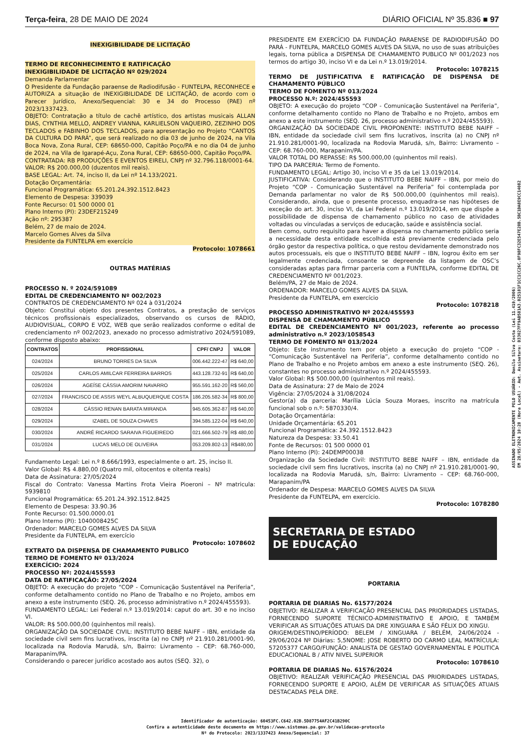Terça-feira, 28 DE MAIO DE 2024 DIÁRIO OFICIAL Nº 35.836 ■ 97
INEXIGIBILIDADE DE LICITAÇÃO
TERMO DE RECONHECIMENTO E RATIFICAÇÃO
INEXIGIBILIDADE DE LICITAÇÃO Nº 029/2024
Demanda Parlamentar
O Presidente da Fundação paraense de Radiodifusão - FUNTELPA, RECONHECE e AUTORIZA a situação de INEXIGIBILIDADE DE LICITAÇÃO, de acordo com o Parecer Jurídico, Anexo/Sequencial: 30 e 34 do Processo (PAE) nº 2023/1337423.
OBJETO: Contratação a título de cachê artístico, dos artistas musicais ALLAN DIAS, CYNTHIA MELLO, ANDREY VIANNA, KARLIELSON VAQUEIRO, ZEZINHO DOS TECLADOS e FABINHO DOS TECLADOS, para apresentação no Projeto “CANTOS DA CULTURA DO PARÁ”, que será realizado no dia 03 de junho de 2024, na Vila Boca Nova, Zona Rural, CEP: 68650-000, Capitão Poço/PA e no dia 04 de junho de 2024, na Vila de Igarapé-Açu, Zona Rural, CEP: 68650-000, Capitão Poço/PA.
CONTRATADA: RB PRODUÇÕES E EVENTOS EIRELI, CNPJ nº 32.796.118/0001-64.
VALOR: R$ 200.000,00 (duzentos mil reais).
BASE LEGAL: Art. 74, inciso II, da Lei nº 14.133/2021.
Dotação Orçamentária:
Funcional Programática: 65.201.24.392.1512.8423
Elemento de Despesa: 339039
Fonte Recurso: 01 500 0000 01
Plano Interno (PI): 23DEF215249
Ação nº: 295387
Belém, 27 de maio de 2024.
Marcelo Gomes Alves da Silva
Presidente da FUNTELPA em exercício
Protocolo: 1078661
OUTRAS MATÉRIAS
PROCESSO N. º 2024/591089
EDITAL DE CREDENCIAMENTO Nº 002/2023
CONTRATOS DE CREDENCIAMENTO Nº 024 à 031/2024
Objeto: Constitui objeto dos presentes Contratos, a prestação de serviços técnicos profissionais especializados, observando os cursos de RÁDIO, AUDIOVISUAL, CORPO E VOZ, WEB que serão realizados conforme o edital de credenciamento nº 002/2023, anexado no processo admistrativo 2024/591089, conforme disposto abaixo:
| CONTRATOS | PROFISSIONAL | CPF/ CNPJ | VALOR |
| --- | --- | --- | --- |
| 024/2024 | BRUNO TORRES DA SILVA | 006.442.222-47 | R$ 640,00 |
| 025/2024 | CARLOS AMILCAR FERREIRA BARROS | 443.128.732-91 | R$ 640,00 |
| 026/2024 | AGEÍSE CÁSSIA AMORIM NAVARRO | 955.591.162-20 | R$ 560,00 |
| 027/2024 | FRANCISCO DE ASSIS WEYL ALBUQUERQUE COSTA | 186.205.582-34 | R$ 800,00 |
| 028/2024 | CÁSSIO RENAN BARATA MIRANDA | 945.605.362-87 | R$ 640,00 |
| 029/2024 | IZABEL DE SOUZA CHAVES | 394.585.122-04 | R$ 640,00 |
| 030/2024 | ANDRÉ RICARDO SARAIVA FIGUEIREDO | 021.666.502-79 | R$ 480,00 |
| 031/2024 | LUCAS MELO DE OLIVEIRA | 053.209.802-13 | R$480,00 |
Fundamento Legal: Lei n.º 8.666/1993, especialmente o art. 25, inciso II.
Valor Global: R$ 4.880,00 (Quatro mil, oitocentos e oitenta reais)
Data de Assinatura: 27/05/2024
Fiscal do Contrato: Vanessa Martins Frota Vieira Pioeroni – Nº matricula: 5939810
Funcional Programática: 65.201.24.392.1512.8425
Elemento de Despesa: 33.90.36
Fonte Recurso: 01.500.0000.01
Plano Interno (PI): 1040008425C
Ordenador: MARCELO GOMES ALVES DA SILVA
Presidente da FUNTELPA, em exercício
Protocolo: 1078602
EXTRATO DA DISPENSA DE CHAMAMENTO PUBLICO
TERMO DE FOMENTO Nº 013/2024
EXERCÍCIO: 2024
PROCESSO Nº: 2024/455593
DATA DE RATIFICAÇÃO: 27/05/2024
OBJETO: A execução do projeto “COP - Comunicação Sustentável na Periferia”, conforme detalhamento contido no Plano de Trabalho e no Projeto, ambos em anexo a este instrumento (SEQ. 26, processo administrativo n.º 2024/455593).
FUNDAMENTO LEGAL: Lei Federal n.º 13.019/2014: caput do art. 30 e no inciso VI.
VALOR: R$ 500.000,00 (quinhentos mil reais).
ORGANIZAÇÃO DA SOCIEDADE CIVIL: INSTITUTO BEBE NAIFF – IBN, entidade da sociedade civil sem fins lucrativos, inscrita (a) no CNPJ nº 21.910.281/0001-90, localizada na Rodovia Marudá, s/n, Bairro: Livramento – CEP: 68.760-000, Marapanim/PA.
Considerando o parecer jurídico acostado aos autos (SEQ. 32), o
PRESIDENTE EM EXERCÍCIO DA FUNDAÇÃO PARAENSE DE RADIODIFUSÃO DO PARÁ - FUNTELPA, MARCELO GOMES ALVES DA SILVA, no uso de suas atribuições legais, torna pública a DISPENSA DE CHAMAMENTO PUBLICO Nº 001/2023 nos termos do artigo 30, inciso VI e da Lei n.º 13.019/2014.
Protocolo: 1078215
TERMO DE JUSTIFICATIVA E RATIFICAÇÃO DE DISPENSA DE CHAMAMENTO PÚBLICO
TERMO DE FOMENTO Nº 013/2024
PROCESSO N.º: 2024/455593
OBJETO: A execução do projeto “COP - Comunicação Sustentável na Periferia”, conforme detalhamento contido no Plano de Trabalho e no Projeto, ambos em anexo a este instrumento (SEQ. 26, processo administrativo n.º 2024/455593).
ORGANIZAÇÃO DA SOCIEDADE CIVIL PROPONENTE: INSTITUTO BEBE NAIFF – IBN, entidade da sociedade civil sem fins lucrativos, inscrita (a) no CNPJ nº 21.910.281/0001-90, localizada na Rodovia Marudá, s/n, Bairro: Livramento – CEP: 68.760-000, Marapanim/PA.
VALOR TOTAL DO REPASSE: R$ 500.000,00 (quinhentos mil reais).
TIPO DA PARCERIA: Termo de Fomento.
FUNDAMENTO LEGAL: Artigo 30, inciso VI e 35 da Lei 13.019/2014.
JUSTIFICATIVA: Considerando que o INSTITUTO BEBE NAIFF – IBN, por meio do Projeto “COP - Comunicação Sustentável na Periferia” foi contemplada por Demanda parlamentar no valor de R$ 500.000,00 (quinhentos mil reais). Considerando, ainda, que o presente processo, enquadra-se nas hipóteses de exceção do art. 30, inciso VI, da Lei Federal n.º 13.019/2014, em que dispõe a possibilidade de dispensa de chamamento público no caso de atividades voltadas ou vinculadas a serviços de educação, saúde e assistência social.
Bem como, outro requisito para haver a dispensa no chamamento público seria a necessidade desta entidade escolhida está previamente credenciada pelo órgão gestor da respectiva política, o que restou devidamente demonstrado nos autos processuais, eis que o INSTITUTO BEBE NAIFF – IBN, logrou êxito em ser legalmente credenciada, consoante se depreende da listagem de OSC’s consideradas aptas para firmar parceria com a FUNTELPA, conforme EDITAL DE CREDENCIAMENTO Nº 001/2023.
Belém/PA, 27 de Maio de 2024.
ORDENADOR: MARCELO GOMES ALVES DA SILVA.
Presidente da FUNTELPA, em exercício
Protocolo: 1078218
PROCESSO ADMINISTRATIVO Nº 2024/455593
DISPENSA DE CHAMAMENTO PÚBLICO
EDITAL DE CREDENCIAMENTO Nº 001/2023, referente ao processo administrativo n.º 2023/1058543
TERMO DE FOMENTO Nº 013/2024
Objeto: Este instrumento tem por objeto a execução do projeto “COP - “Comunicação Sustentável na Periferia”, conforme detalhamento contido no Plano de Trabalho e no Projeto ambos em anexo a este instrumento (SEQ. 26), constantes no processo administrativo n.º 2024/455593.
Valor Global: R$ 500.000,00 (quinhentos mil reais).
Data de Assinatura: 27 de Maio de 2024
Vigência: 27/05/2024 à 31/08/2024
Gestor(a) da parceria: Marília Lúcia Souza Moraes, inscrito na matrícula funcional sob o n.º: 5870330/4.
Dotação Orçamentária:
Unidade Orçamentária: 65.201
Funcional Programática: 24.392.1512.8423
Natureza da Despesa: 33.50.41
Fonte de Recursos: 01 500 0000 01
Plano Interno (PI): 24DEMP00038
Organização da Sociedade Civil: INSTITUTO BEBE NAIFF – IBN, entidade da sociedade civil sem fins lucrativos, inscrita (a) no CNPJ nº 21.910.281/0001-90, localizada na Rodovia Marudá, s/n, Bairro: Livramento – CEP: 68.760-000, Marapanim/PA
Ordenador de Despesa: MARCELO GOMES ALVES DA SILVA
Presidente da FUNTELPA, em exercício.
Protocolo: 1078280
SECRETARIA DE ESTADO
DE EDUCAÇÃO
PORTARIA
PORTARIA DE DIARIAS No. 61577/2024
OBJETIVO: REALIZAR A VERIFICAÇÃO PRESENCIAL DAS PRIORIDADES LISTADAS, FORNECENDO SUPORTE TÉCNICO-ADMINISTRATIVO E APOIO, E TAMBÉM VERIFICAR AS SITUAÇÕES ATUAIS DA DRE XINGUARA E SÃO FÉLIX DO XINGU.
ORIGEM/DESTINO/PERÍODO: BELEM / XINGUARA / BELÉM, 24/06/2024 - 29/06/2024 Nº Diárias: 5,5NOME: JOSE ROBERTO DO CARMO LEAL MATRÍCULA: 57205377 CARGO/FUNÇÃO: ANALISTA DE GESTAO GOVERNAMENTAL E POLITICA EDUCACIONAL B / ATIV NIVEL SUPERIOR
Protocolo: 1078610
PORTARIA DE DIARIAS No. 61576/2024
OBJETIVO: REALIZAR VERIFICAÇÃO PRESENCIAL DAS PRIORIDADES LISTADAS, FORNECENDO SUPORTE E APOIO, ALÉM DE VERIFICAR AS SITUAÇÕES ATUAIS DESTACADAS PELA DRE.
ASSINADO ELETRONICAMENTE PELO USUÁRIO: Danilo Silva Costa (Lei 11.419/2006)
EM 28/05/2024 10:28 (Hora Local) - Aut. Assinatura: D33027FF9AD581A3.D25181F1CC1CC26C.0F98FC32E547E28B.5BC1DA8E9CC14082
Identificador de autenticação: 60453FC.C642.02B.5D87754AF2C41B290C
Confira a autenticidade deste documento em https://www.sistemas.pa.gov.br/validacao-protocolo
Nº do Protocolo: 2023/1337423 Anexo/Sequencial: 37